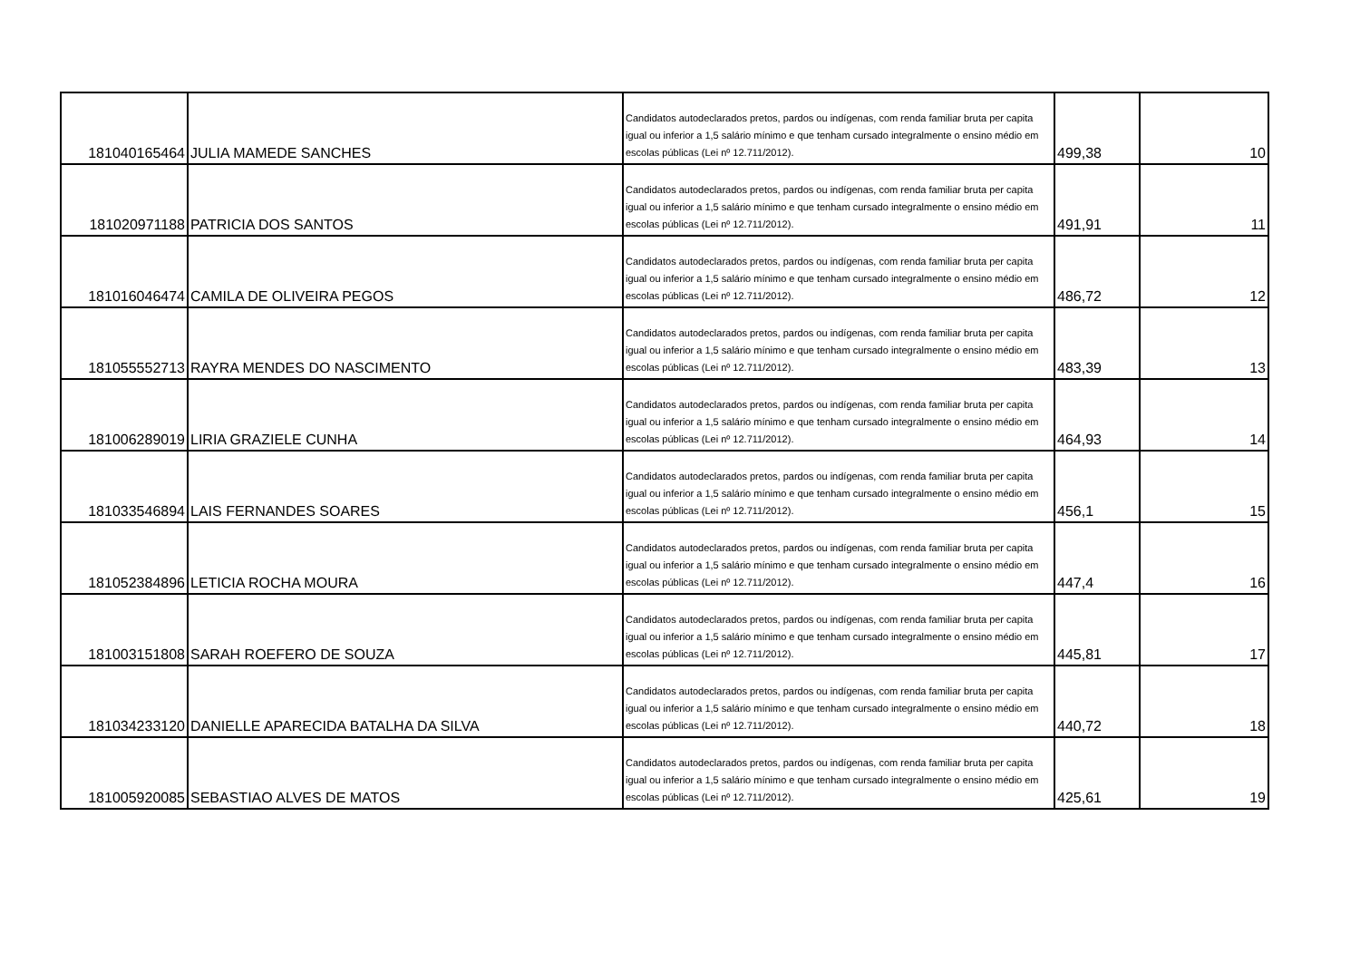| 181040165464 | JULIA MAMEDE SANCHES | Candidatos autodeclarados pretos, pardos ou indígenas, com renda familiar bruta per capita igual ou inferior a 1,5 salário mínimo e que tenham cursado integralmente o ensino médio em escolas públicas (Lei nº 12.711/2012). | 499,38 | 10 |
| 181020971188 | PATRICIA DOS SANTOS | Candidatos autodeclarados pretos, pardos ou indígenas, com renda familiar bruta per capita igual ou inferior a 1,5 salário mínimo e que tenham cursado integralmente o ensino médio em escolas públicas (Lei nº 12.711/2012). | 491,91 | 11 |
| 181016046474 | CAMILA DE OLIVEIRA PEGOS | Candidatos autodeclarados pretos, pardos ou indígenas, com renda familiar bruta per capita igual ou inferior a 1,5 salário mínimo e que tenham cursado integralmente o ensino médio em escolas públicas (Lei nº 12.711/2012). | 486,72 | 12 |
| 181055552713 | RAYRA MENDES DO NASCIMENTO | Candidatos autodeclarados pretos, pardos ou indígenas, com renda familiar bruta per capita igual ou inferior a 1,5 salário mínimo e que tenham cursado integralmente o ensino médio em escolas públicas (Lei nº 12.711/2012). | 483,39 | 13 |
| 181006289019 | LIRIA GRAZIELE CUNHA | Candidatos autodeclarados pretos, pardos ou indígenas, com renda familiar bruta per capita igual ou inferior a 1,5 salário mínimo e que tenham cursado integralmente o ensino médio em escolas públicas (Lei nº 12.711/2012). | 464,93 | 14 |
| 181033546894 | LAIS FERNANDES SOARES | Candidatos autodeclarados pretos, pardos ou indígenas, com renda familiar bruta per capita igual ou inferior a 1,5 salário mínimo e que tenham cursado integralmente o ensino médio em escolas públicas (Lei nº 12.711/2012). | 456,1 | 15 |
| 181052384896 | LETICIA ROCHA MOURA | Candidatos autodeclarados pretos, pardos ou indígenas, com renda familiar bruta per capita igual ou inferior a 1,5 salário mínimo e que tenham cursado integralmente o ensino médio em escolas públicas (Lei nº 12.711/2012). | 447,4 | 16 |
| 181003151808 | SARAH ROEFERO DE SOUZA | Candidatos autodeclarados pretos, pardos ou indígenas, com renda familiar bruta per capita igual ou inferior a 1,5 salário mínimo e que tenham cursado integralmente o ensino médio em escolas públicas (Lei nº 12.711/2012). | 445,81 | 17 |
| 181034233120 | DANIELLE APARECIDA BATALHA DA SILVA | Candidatos autodeclarados pretos, pardos ou indígenas, com renda familiar bruta per capita igual ou inferior a 1,5 salário mínimo e que tenham cursado integralmente o ensino médio em escolas públicas (Lei nº 12.711/2012). | 440,72 | 18 |
| 181005920085 | SEBASTIAO ALVES DE MATOS | Candidatos autodeclarados pretos, pardos ou indígenas, com renda familiar bruta per capita igual ou inferior a 1,5 salário mínimo e que tenham cursado integralmente o ensino médio em escolas públicas (Lei nº 12.711/2012). | 425,61 | 19 |